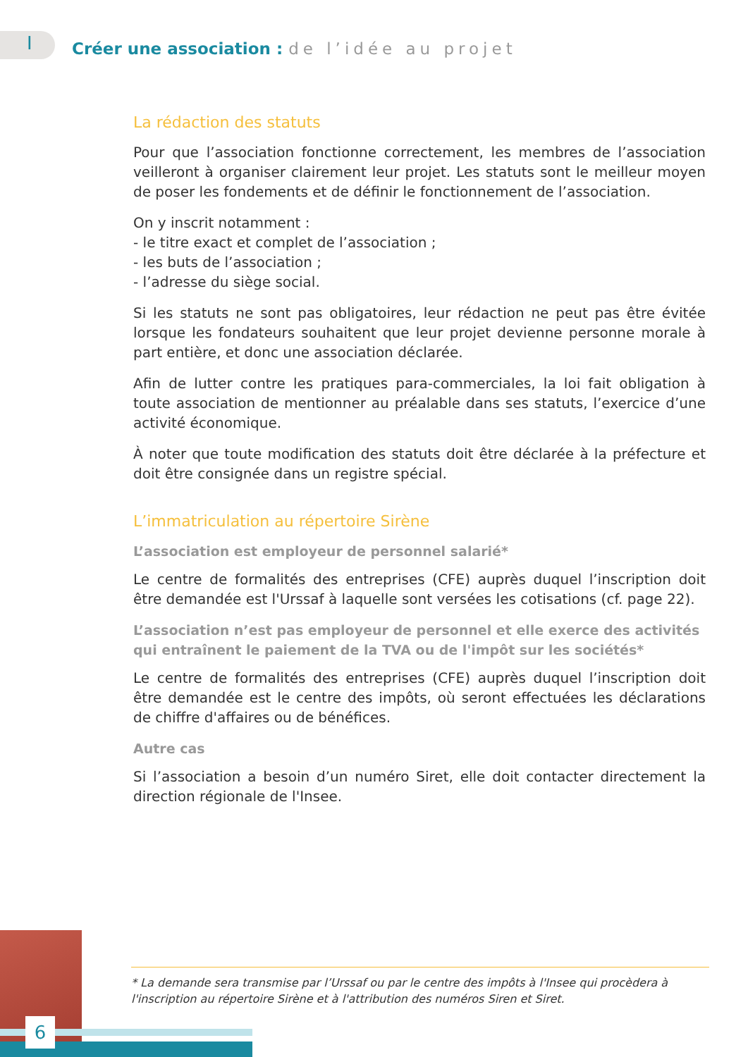I
Créer une association : de l’idée au projet
La rédaction des statuts
Pour que l’association fonctionne correctement, les membres de l’association veilleront à organiser clairement leur projet. Les statuts sont le meilleur moyen de poser les fondements et de définir le fonctionnement de l’association.
On y inscrit notamment :
- le titre exact et complet de l’association ;
- les buts de l’association ;
- l’adresse du siège social.
Si les statuts ne sont pas obligatoires, leur rédaction ne peut pas être évitée lorsque les fondateurs souhaitent que leur projet devienne personne morale à part entière, et donc une association déclarée.
Afin de lutter contre les pratiques para-commerciales, la loi fait obligation à toute association de mentionner au préalable dans ses statuts, l’exercice d’une activité économique.
À noter que toute modification des statuts doit être déclarée à la préfecture et doit être consignée dans un registre spécial.
L’immatriculation au répertoire Sirène
L’association est employeur de personnel salarié*
Le centre de formalités des entreprises (CFE) auprès duquel l’inscription doit être demandée est l'Urssaf à laquelle sont versées les cotisations (cf. page 22).
L’association n’est pas employeur de personnel et elle exerce des activités qui entraînent le paiement de la TVA ou de l'impôt sur les sociétés*
Le centre de formalités des entreprises (CFE) auprès duquel l’inscription doit être demandée est le centre des impôts, où seront effectuées les déclarations de chiffre d'affaires ou de bénéfices.
Autre cas
Si l’association a besoin d’un numéro Siret, elle doit contacter directement la direction régionale de l'Insee.
* La demande sera transmise par l’Urssaf ou par le centre des impôts à l'Insee qui procèdera à l'inscription au répertoire Sirène et à l'attribution des numéros Siren et Siret.
6